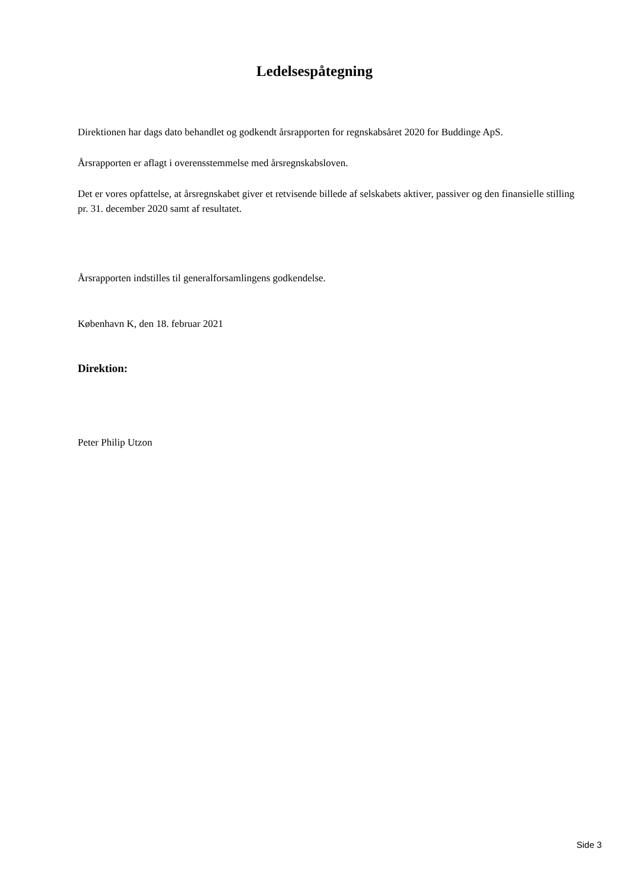Ledelsespåtegning
Direktionen har dags dato behandlet og godkendt årsrapporten for regnskabsåret 2020 for Buddinge ApS.
Årsrapporten er aflagt i overensstemmelse med årsregnskabsloven.
Det er vores opfattelse, at årsregnskabet giver et retvisende billede af selskabets aktiver, passiver og den finansielle stilling pr. 31. december 2020 samt af resultatet.
Årsrapporten indstilles til generalforsamlingens godkendelse.
København K, den 18. februar 2021
Direktion:
Peter Philip Utzon
Side 3